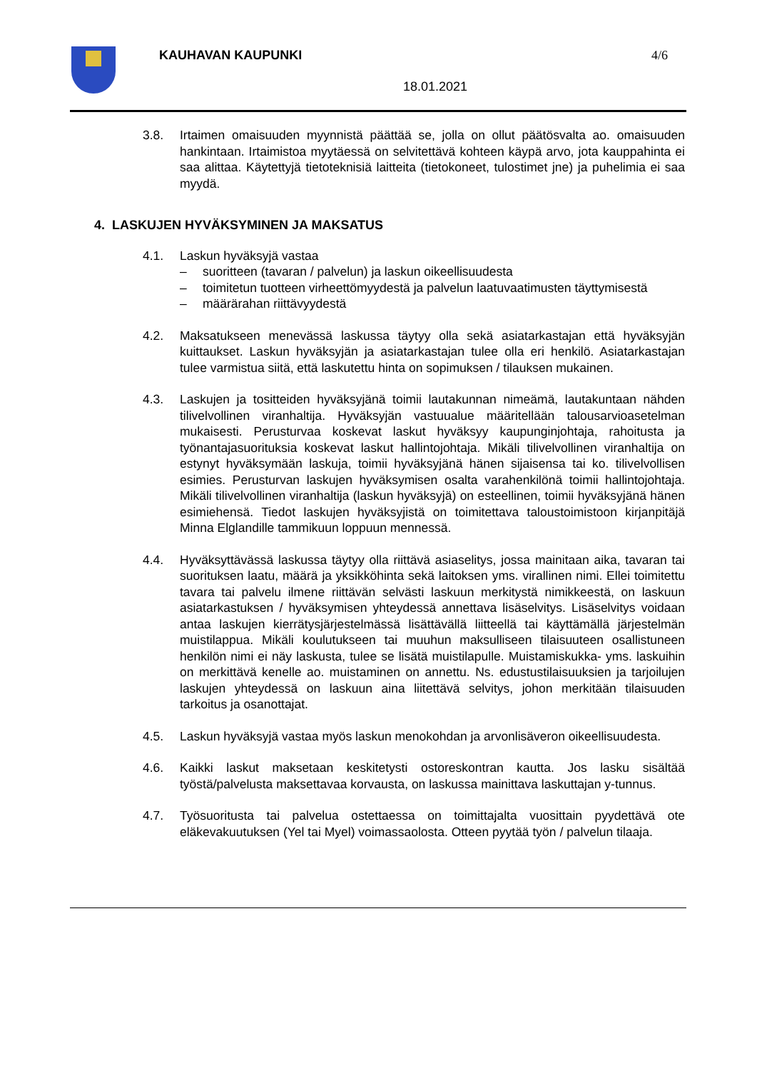KAUHAVAN KAUPUNKI 4/6
18.01.2021
3.8. Irtaimen omaisuuden myynnistä päättää se, jolla on ollut päätösvalta ao. omaisuuden hankintaan. Irtaimistoa myytäessä on selvitettävä kohteen käypä arvo, jota kauppahinta ei saa alittaa. Käytettyjä tietoteknisiä laitteita (tietokoneet, tulostimet jne) ja puhelimia ei saa myydä.
4. LASKUJEN HYVÄKSYMINEN JA MAKSATUS
4.1. Laskun hyväksyjä vastaa
– suoritteen (tavaran / palvelun) ja laskun oikeellisuudesta
– toimitetun tuotteen virheettömyydestä ja palvelun laatuvaatimusten täyttymisestä
– määrärahan riittävyydestä
4.2. Maksatukseen menevässä laskussa täytyy olla sekä asiatarkastajan että hyväksyjän kuittaukset. Laskun hyväksyjän ja asiatarkastajan tulee olla eri henkilö. Asiatarkastajan tulee varmistua siitä, että laskutettu hinta on sopimuksen / tilauksen mukainen.
4.3. Laskujen ja tositteiden hyväksyjänä toimii lautakunnan nimeämä, lautakuntaan nähden tilivelvollinen viranhaltija. Hyväksyjän vastuualue määritellään talousarvioasetelman mukaisesti. Perusturvaa koskevat laskut hyväksyy kaupunginjohtaja, rahoitusta ja työnantajasuorituksia koskevat laskut hallintojohtaja. Mikäli tilivelvollinen viranhaltija on estynyt hyväksymään laskuja, toimii hyväksyjänä hänen sijaisensa tai ko. tilivelvollisen esimies. Perusturvan laskujen hyväksymisen osalta varahenkilönä toimii hallintojohtaja. Mikäli tilivelvollinen viranhaltija (laskun hyväksyjä) on esteellinen, toimii hyväksyjänä hänen esimiehensä. Tiedot laskujen hyväksyjistä on toimitettava taloustoimistoon kirjanpitäjä Minna Elglandille tammikuun loppuun mennessä.
4.4. Hyväksyttävässä laskussa täytyy olla riittävä asiaselitys, jossa mainitaan aika, tavaran tai suorituksen laatu, määrä ja yksikköhinta sekä laitoksen yms. virallinen nimi. Ellei toimitettu tavara tai palvelu ilmene riittävän selvästi laskuun merkitystä nimikkeestä, on laskuun asiatarkastuksen / hyväksymisen yhteydessä annettava lisäselvitys. Lisäselvitys voidaan antaa laskujen kierrätysjärjestelmässä lisättävällä liitteellä tai käyttämällä järjestelmän muistilappua. Mikäli koulutukseen tai muuhun maksulliseen tilaisuuteen osallistuneen henkilön nimi ei näy laskusta, tulee se lisätä muistilapulle. Muistamiskukka- yms. laskuihin on merkittävä kenelle ao. muistaminen on annettu. Ns. edustustilaisuuksien ja tarjoilujen laskujen yhteydessä on laskuun aina liitettävä selvitys, johon merkitään tilaisuuden tarkoitus ja osanottajat.
4.5. Laskun hyväksyjä vastaa myös laskun menokohdan ja arvonlisäveron oikeellisuudesta.
4.6. Kaikki laskut maksetaan keskitetysti ostoreskontran kautta. Jos lasku sisältää työstä/palvelusta maksettavaa korvausta, on laskussa mainittava laskuttajan y-tunnus.
4.7. Työsuoritusta tai palvelua ostettaessa on toimittajalta vuosittain pyydettävä ote eläkevakuutuksen (Yel tai Myel) voimassaolosta. Otteen pyytää työn / palvelun tilaaja.